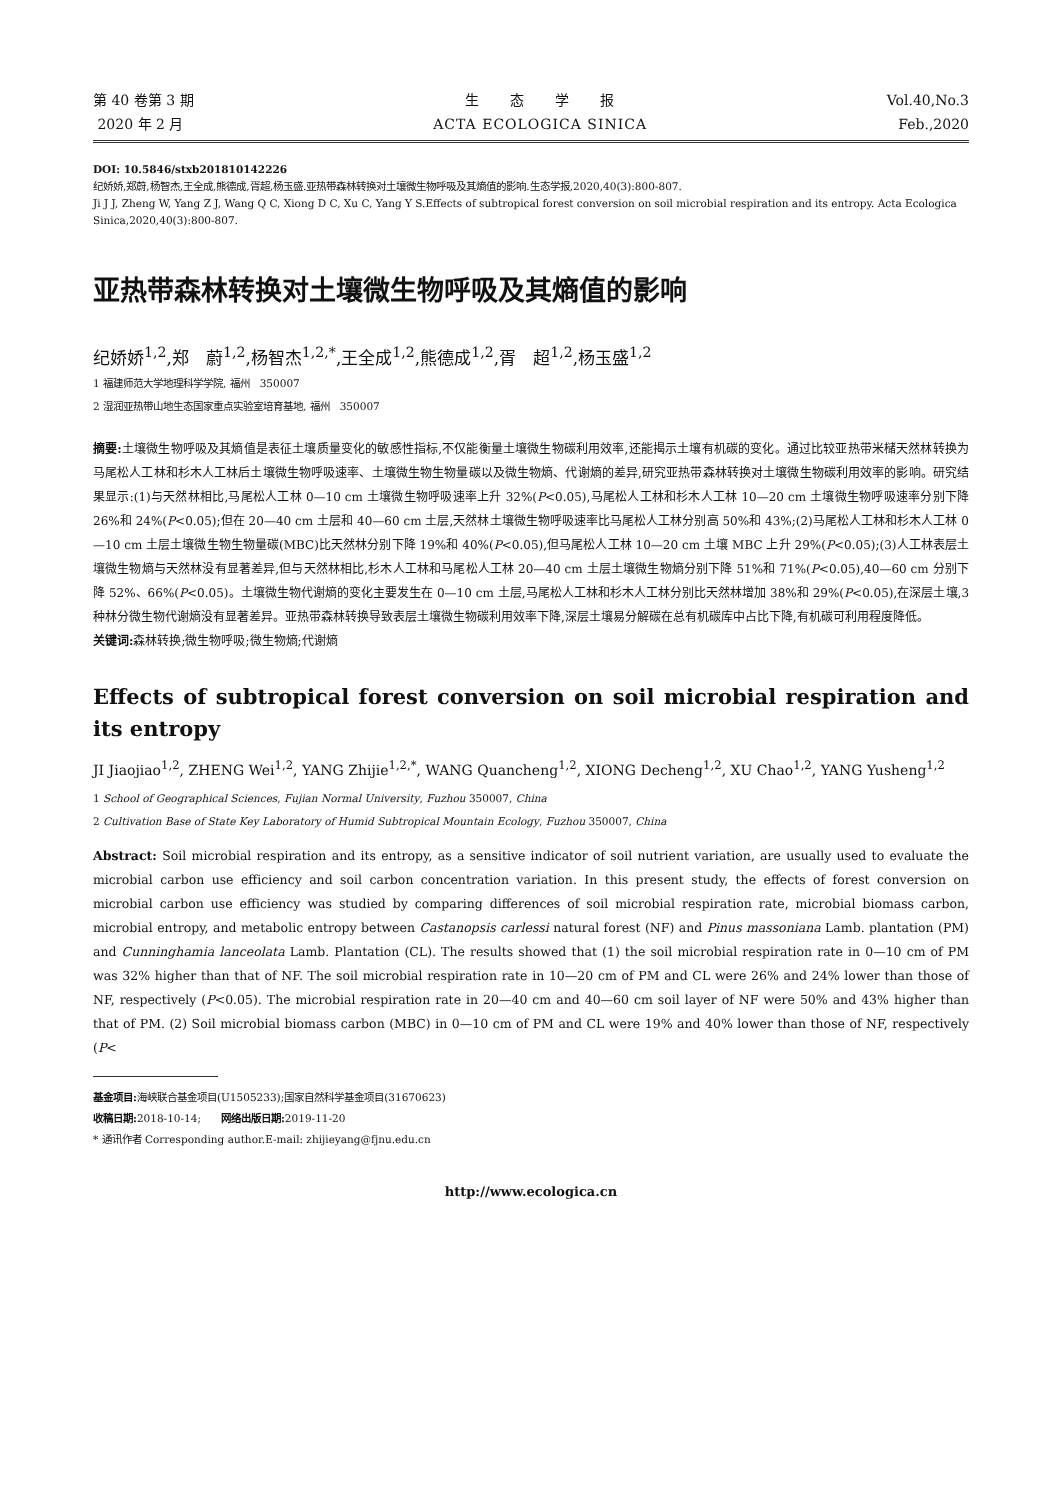第 40 卷第 3 期
2020 年 2 月
生　　态　　学　　报
ACTA ECOLOGICA SINICA
Vol.40,No.3
Feb.,2020
DOI: 10.5846/stxb201810142226
纪娇娇,郑蔚,杨智杰,王全成,熊德成,胥超,杨玉盛.亚热带森林转换对土壤微生物呼吸及其熵值的影响.生态学报,2020,40(3):800-807.
Ji J J, Zheng W, Yang Z J, Wang Q C, Xiong D C, Xu C, Yang Y S.Effects of subtropical forest conversion on soil microbial respiration and its entropy. Acta Ecologica Sinica,2020,40(3):800-807.
亚热带森林转换对土壤微生物呼吸及其熵值的影响
纪娇娇<sup>1,2</sup>,郑　蔚<sup>1,2</sup>,杨智杰<sup>1,2,*</sup>,王全成<sup>1,2</sup>,熊德成<sup>1,2</sup>,胥　超<sup>1,2</sup>,杨玉盛<sup>1,2</sup>
1 福建师范大学地理科学学院, 福州　350007
2 湿润亚热带山地生态国家重点实验室培育基地, 福州　350007
摘要: 土壤微生物呼吸及其熵值是表征土壤质量变化的敏感性指标,不仅能衡量土壤微生物碳利用效率,还能揭示土壤有机碳的变化。通过比较亚热带米槠天然林转换为马尾松人工林和杉木人工林后土壤微生物呼吸速率、土壤微生物生物量碳以及微生物熵、代谢熵的差异,研究亚热带森林转换对土壤微生物碳利用效率的影响。研究结果显示:(1)与天然林相比,马尾松人工林 0—10 cm 土壤微生物呼吸速率上升 32%(P<0.05),马尾松人工林和杉木人工林 10—20 cm 土壤微生物呼吸速率分别下降 26%和 24%(P<0.05);但在 20—40 cm 土层和 40—60 cm 土层,天然林土壤微生物呼吸速率比马尾松人工林分别高 50%和 43%;(2)马尾松人工林和杉木人工林 0—10 cm 土层土壤微生物生物量碳(MBC)比天然林分别下降 19%和 40%(P<0.05),但马尾松人工林 10—20 cm 土壤 MBC 上升 29%(P<0.05);(3)人工林表层土壤微生物熵与天然林没有显著差异,但与天然林相比,杉木人工林和马尾松人工林 20—40 cm 土层土壤微生物熵分别下降 51%和 71%(P<0.05),40—60 cm 分别下降 52%、66%(P<0.05)。土壤微生物代谢熵的变化主要发生在 0—10 cm 土层,马尾松人工林和杉木人工林分别比天然林增加 38%和 29%(P<0.05),在深层土壤,3 种林分微生物代谢熵没有显著差异。亚热带森林转换导致表层土壤微生物碳利用效率下降,深层土壤易分解碳在总有机碳库中占比下降,有机碳可利用程度降低。
关键词: 森林转换;微生物呼吸;微生物熵;代谢熵
Effects of subtropical forest conversion on soil microbial respiration and its entropy
JI Jiaojiao<sup>1,2</sup>, ZHENG Wei<sup>1,2</sup>, YANG Zhijie<sup>1,2,*</sup>, WANG Quancheng<sup>1,2</sup>, XIONG Decheng<sup>1,2</sup>, XU Chao<sup>1,2</sup>, YANG Yusheng<sup>1,2</sup>
1 School of Geographical Sciences, Fujian Normal University, Fuzhou 350007, China
2 Cultivation Base of State Key Laboratory of Humid Subtropical Mountain Ecology, Fuzhou 350007, China
Abstract: Soil microbial respiration and its entropy, as a sensitive indicator of soil nutrient variation, are usually used to evaluate the microbial carbon use efficiency and soil carbon concentration variation. In this present study, the effects of forest conversion on microbial carbon use efficiency was studied by comparing differences of soil microbial respiration rate, microbial biomass carbon, microbial entropy, and metabolic entropy between Castanopsis carlessi natural forest (NF) and Pinus massoniana Lamb. plantation (PM) and Cunninghamia lanceolata Lamb. Plantation (CL). The results showed that (1) the soil microbial respiration rate in 0—10 cm of PM was 32% higher than that of NF. The soil microbial respiration rate in 10—20 cm of PM and CL were 26% and 24% lower than those of NF, respectively (P<0.05). The microbial respiration rate in 20—40 cm and 40—60 cm soil layer of NF were 50% and 43% higher than that of PM. (2) Soil microbial biomass carbon (MBC) in 0—10 cm of PM and CL were 19% and 40% lower than those of NF, respectively (P<
基金项目: 海峡联合基金项目(U1505233);国家自然科学基金项目(31670623)
收稿日期: 2018-10-14;　　网络出版日期: 2019-11-20
* 通讯作者 Corresponding author.E-mail: zhijieyang@fjnu.edu.cn
http://www.ecologica.cn